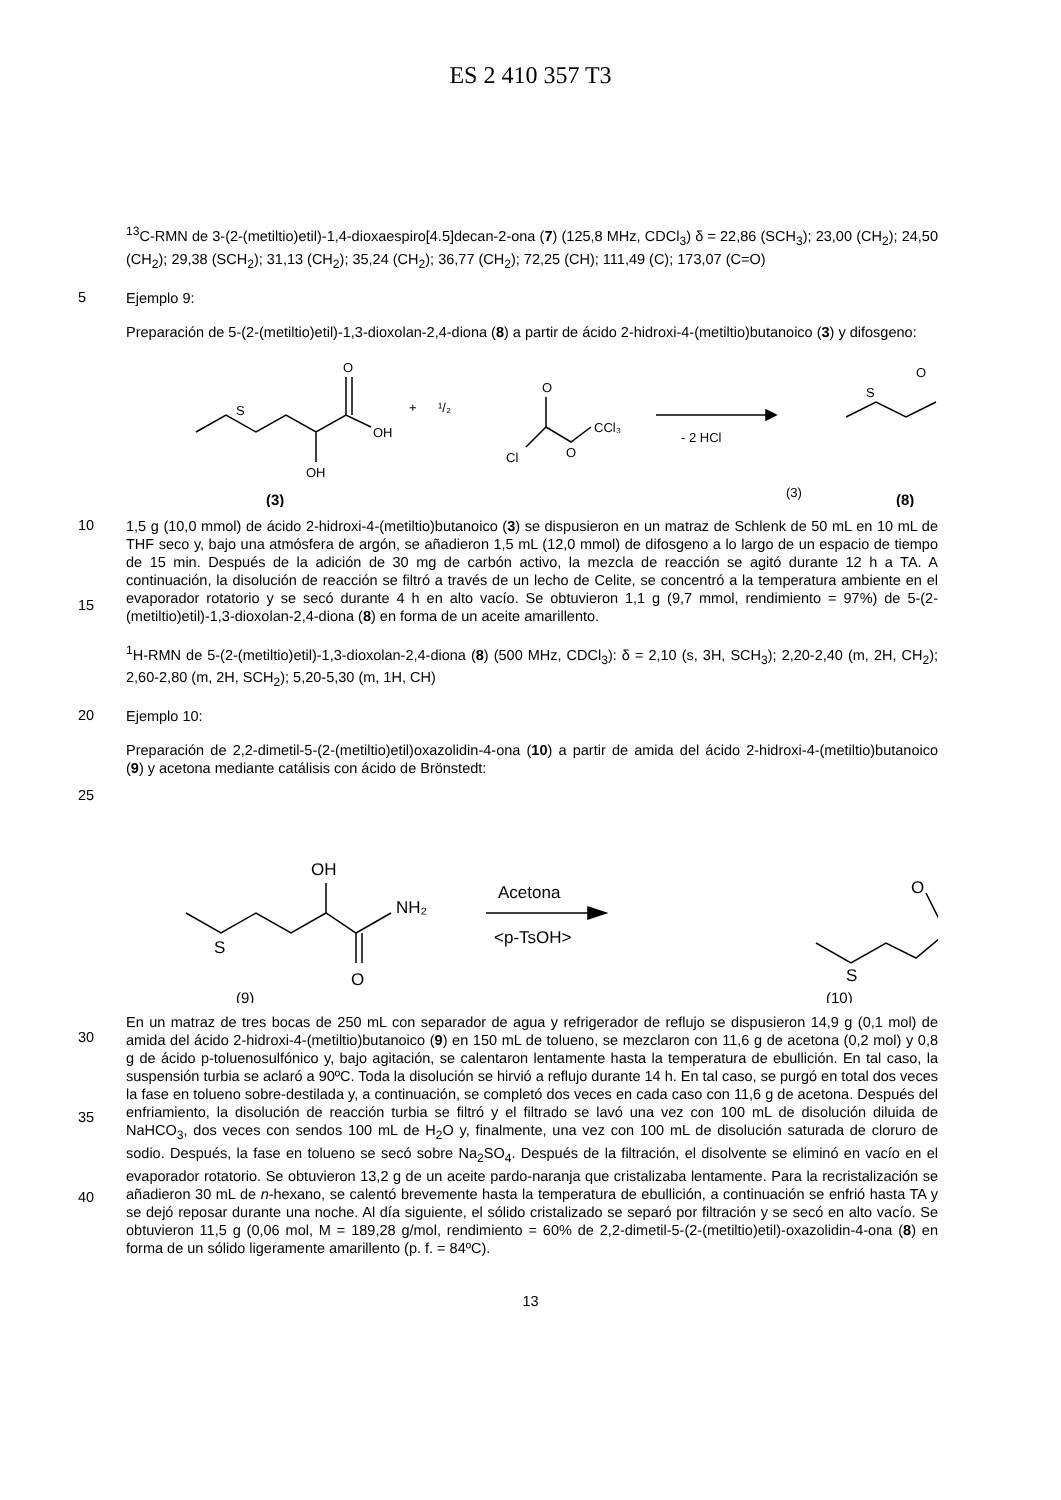ES 2 410 357 T3
<sup>13</sup>C-RMN de 3-(2-(metiltio)etil)-1,4-dioxaespiro[4.5]decan-2-ona (7) (125,8 MHz, CDCl<sub>3</sub>) δ = 22,86 (SCH<sub>3</sub>); 23,00 (CH<sub>2</sub>); 24,50 (CH<sub>2</sub>); 29,38 (SCH<sub>2</sub>); 31,13 (CH<sub>2</sub>); 35,24 (CH<sub>2</sub>); 36,77 (CH<sub>2</sub>); 72,25 (CH); 111,49 (C); 173,07 (C=O)
5
Ejemplo 9:
Preparación de 5-(2-(metiltio)etil)-1,3-dioxolan-2,4-diona (8) a partir de ácido 2-hidroxi-4-(metiltio)butanoico (3) y difosgeno:
S
O
OH
OH
+
¹/₂
Cl
O
O
CCl₃
- 2 HCl
S
O
(3)
(3)
(8)
10
15
1,5 g (10,0 mmol) de ácido 2-hidroxi-4-(metiltio)butanoico (3) se dispusieron en un matraz de Schlenk de 50 mL en 10 mL de THF seco y, bajo una atmósfera de argón, se añadieron 1,5 mL (12,0 mmol) de difosgeno a lo largo de un espacio de tiempo de 15 min. Después de la adición de 30 mg de carbón activo, la mezcla de reacción se agitó durante 12 h a TA. A continuación, la disolución de reacción se filtró a través de un lecho de Celite, se concentró a la temperatura ambiente en el evaporador rotatorio y se secó durante 4 h en alto vacío. Se obtuvieron 1,1 g (9,7 mmol, rendimiento = 97%) de 5-(2-(metiltio)etil)-1,3-dioxolan-2,4-diona (8) en forma de un aceite amarillento.
<sup>1</sup>H-RMN de 5-(2-(metiltio)etil)-1,3-dioxolan-2,4-diona (8) (500 MHz, CDCl<sub>3</sub>): δ = 2,10 (s, 3H, SCH<sub>3</sub>); 2,20-2,40 (m, 2H, CH<sub>2</sub>); 2,60-2,80 (m, 2H, SCH<sub>2</sub>); 5,20-5,30 (m, 1H, CH)
20
25
Ejemplo 10:
Preparación de 2,2-dimetil-5-(2-(metiltio)etil)oxazolidin-4-ona (10) a partir de amida del ácido 2-hidroxi-4-(metiltio)butanoico (9) y acetona mediante catálisis con ácido de Brönstedt:
OH
NH₂
S
O
Acetona
<p-TsOH>
S
O
(9)
(10)
30
35
40
En un matraz de tres bocas de 250 mL con separador de agua y refrigerador de reflujo se dispusieron 14,9 g (0,1 mol) de amida del ácido 2-hidroxi-4-(metiltio)butanoico (9) en 150 mL de tolueno, se mezclaron con 11,6 g de acetona (0,2 mol) y 0,8 g de ácido p-toluenosulfónico y, bajo agitación, se calentaron lentamente hasta la temperatura de ebullición. En tal caso, la suspensión turbia se aclaró a 90ºC. Toda la disolución se hirvió a reflujo durante 14 h. En tal caso, se purgó en total dos veces la fase en tolueno sobre-destilada y, a continuación, se completó dos veces en cada caso con 11,6 g de acetona. Después del enfriamiento, la disolución de reacción turbia se filtró y el filtrado se lavó una vez con 100 mL de disolución diluida de NaHCO<sub>3</sub>, dos veces con sendos 100 mL de H<sub>2</sub>O y, finalmente, una vez con 100 mL de disolución saturada de cloruro de sodio. Después, la fase en tolueno se secó sobre Na<sub>2</sub>SO<sub>4</sub>. Después de la filtración, el disolvente se eliminó en vacío en el evaporador rotatorio. Se obtuvieron 13,2 g de un aceite pardo-naranja que cristalizaba lentamente. Para la recristalización se añadieron 30 mL de n-hexano, se calentó brevemente hasta la temperatura de ebullición, a continuación se enfrió hasta TA y se dejó reposar durante una noche. Al día siguiente, el sólido cristalizado se separó por filtración y se secó en alto vacío. Se obtuvieron 11,5 g (0,06 mol, M = 189,28 g/mol, rendimiento = 60% de 2,2-dimetil-5-(2-(metiltio)etil)-oxazolidin-4-ona (8) en forma de un sólido ligeramente amarillento (p. f. = 84ºC).
13